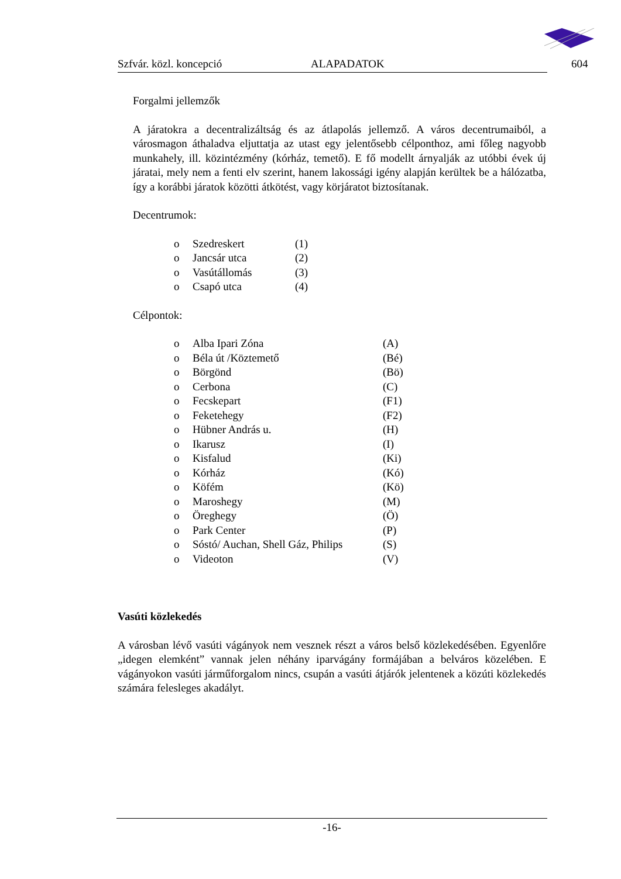Szfvár. közl. koncepció ALAPADATOK 604
Forgalmi jellemzők
A járatokra a decentralizáltság és az átlapolás jellemző. A város decentrumaiból, a városmagon áthaladva eljuttatja az utast egy jelentősebb célponthoz, ami főleg nagyobb munkahely, ill. közintézmény (kórház, temető). E fő modellt árnyalják az utóbbi évek új járatai, mely nem a fenti elv szerint, hanem lakossági igény alapján kerültek be a hálózatba, így a korábbi járatok közötti átkötést, vagy körjáratot biztosítanak.
Decentrumok:
o Szedreskert (1)
o Jancsár utca (2)
o Vasútállomás (3)
o Csapó utca (4)
Célpontok:
o Alba Ipari Zóna (A)
o Béla út /Köztemető (Bé)
o Börgönd (Bö)
o Cerbona (C)
o Fecskepart (F1)
o Feketehegy (F2)
o Hübner András u. (H)
o Ikarusz (I)
o Kisfalud (Ki)
o Kórház (Kó)
o Köfém (Kö)
o Maroshegy (M)
o Öreghegy (Ö)
o Park Center (P)
o Sóstó/ Auchan, Shell Gáz, Philips (S)
o Videoton (V)
Vasúti közlekedés
A városban lévő vasúti vágányok nem vesznek részt a város belső közlekedésében. Egyenlőre „idegen elemként” vannak jelen néhány iparvágány formájában a belváros közelében. E vágányokon vasúti járműforgalom nincs, csupán a vasúti átjárók jelentenek a közúti közlekedés számára felesleges akadályt.
-16-